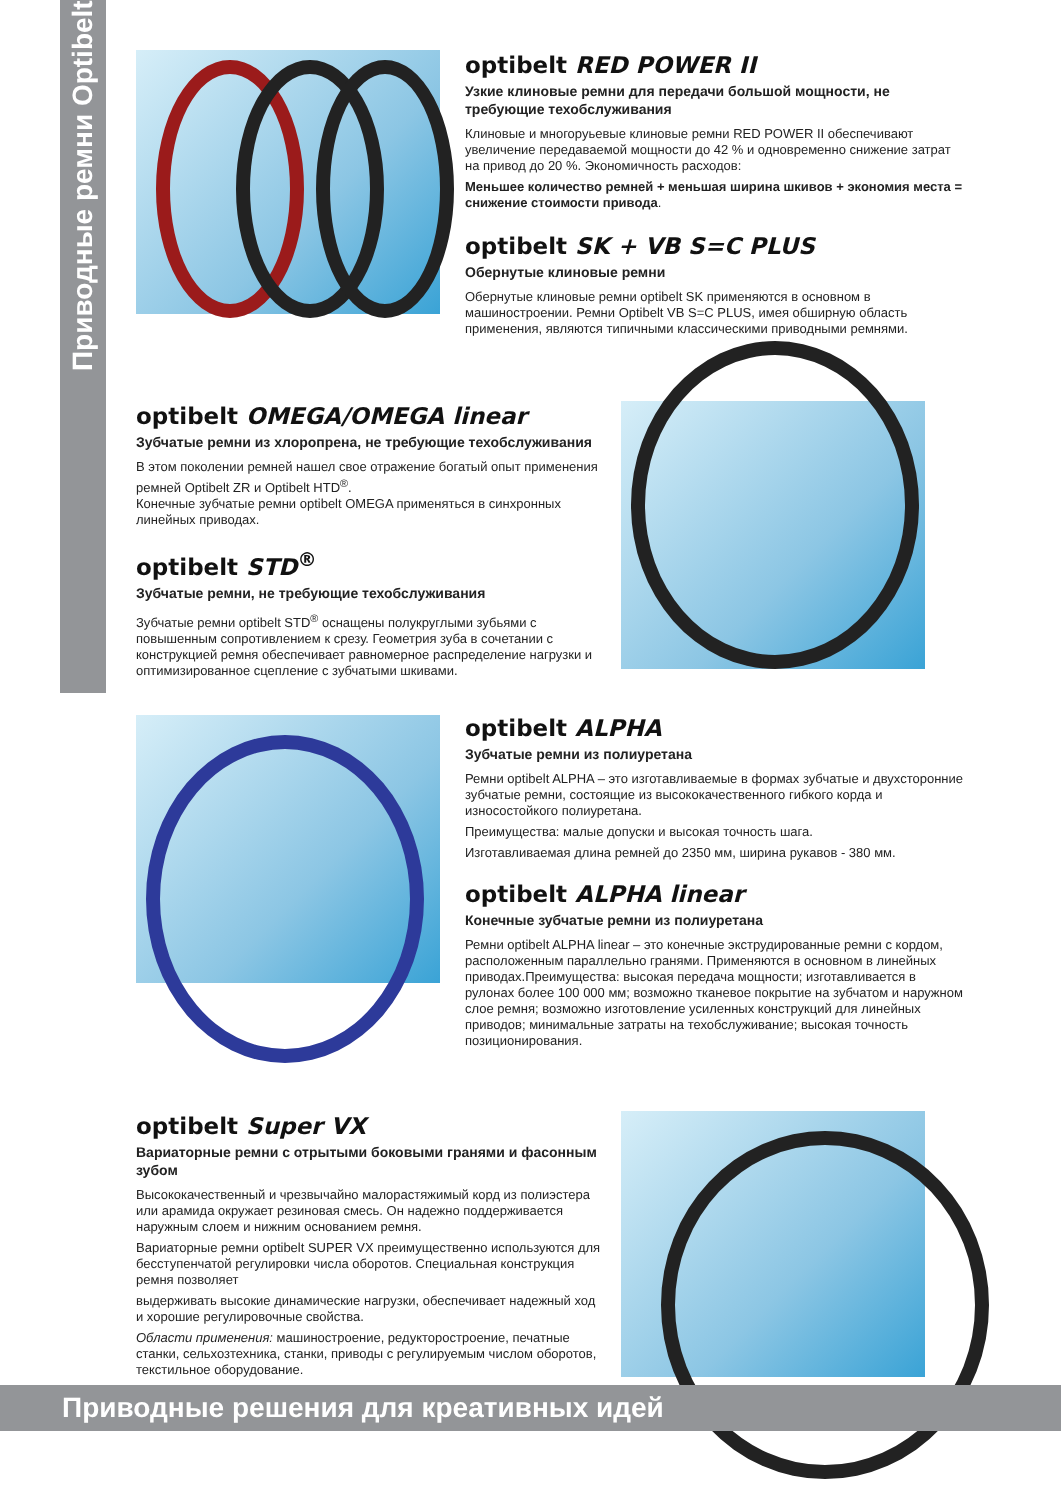Приводные ремни Optibelt
optibelt RED POWER II
Узкие клиновые ремни для передачи большой мощности, не требующие техобслуживания
Клиновые и многоруьевые клиновые ремни RED POWER II обеспечивают увеличение передаваемой мощности до 42 % и одновременно снижение затрат на привод до 20 %. Экономичность расходов:
Меньшее количество ремней + меньшая ширина шкивов + экономия места = снижение стоимости привода.
optibelt SK + VB S=C PLUS
Обернутые клиновые ремни
Обернутые клиновые ремни optibelt SK применяются в основном в машиностроении. Ремни Optibelt VB S=C PLUS, имея обширную область применения, являются типичными классическими приводными ремнями.
optibelt OMEGA/OMEGA linear
Зубчатые ремни из хлоропрена, не требующие техобслуживания
В этом поколении ремней нашел свое отражение богатый опыт применения ремней Optibelt ZR и Optibelt HTD<sup>®</sup>.
Конечные зубчатые ремни optibelt OMEGA применяться в синхронных линейных приводах.
optibelt STD<sup>®</sup>
Зубчатые ремни, не требующие техобслуживания
Зубчатые ремни optibelt STD<sup>®</sup> оснащены полукруглыми зубьями с повышенным сопротивлением к срезу. Геометрия зуба в сочетании с конструкцией ремня обеспечивает равномерное распределение нагрузки и оптимизированное сцепление с зубчатыми шкивами.
optibelt ALPHA
Зубчатые ремни из полиуретана
Ремни optibelt ALPHA – это изготавливаемые в формах зубчатые и двухсторонние зубчатые ремни, состоящие из высококачественного гибкого корда и износостойкого полиуретана.
Преимущества: малые допуски и высокая точность шага.
Изготавливаемая длина ремней до 2350 мм, ширина рукавов - 380 мм.
optibelt ALPHA linear
Конечные зубчатые ремни из полиуретана
Ремни optibelt ALPHA linear – это конечные экструдированные ремни с кордом, расположенным параллельно гранями. Применяются в основном в линейных приводах.Преимущества: высокая передача мощности; изготавливается в рулонах более 100 000 мм; возможно тканевое покрытие на зубчатом и наружном слое ремня; возможно изготовление усиленных конструкций для линейных приводов; минимальные затраты на техобслуживание; высокая точность позиционирования.
optibelt Super VX
Вариаторные ремни с отрытыми боковыми гранями и фасонным зубом
Высококачественный и чрезвычайно малорастяжимый корд из полиэстера или арамида окружает резиновая смесь. Он надежно поддерживается наружным слоем и нижним основанием ремня.
Вариаторные ремни optibelt SUPER VX преимущественно используются для бесступенчатой регулировки числа оборотов. Специальная конструкция ремня позволяет
выдерживать высокие динамические нагрузки, обеспечивает надежный ход и хорошие регулировочные свойства.
Области применения: машиностроение, редукторостроение, печатные станки, сельхозтехника, станки, приводы с регулируемым числом оборотов, текстильное оборудование.
Приводные решения для креативных идей